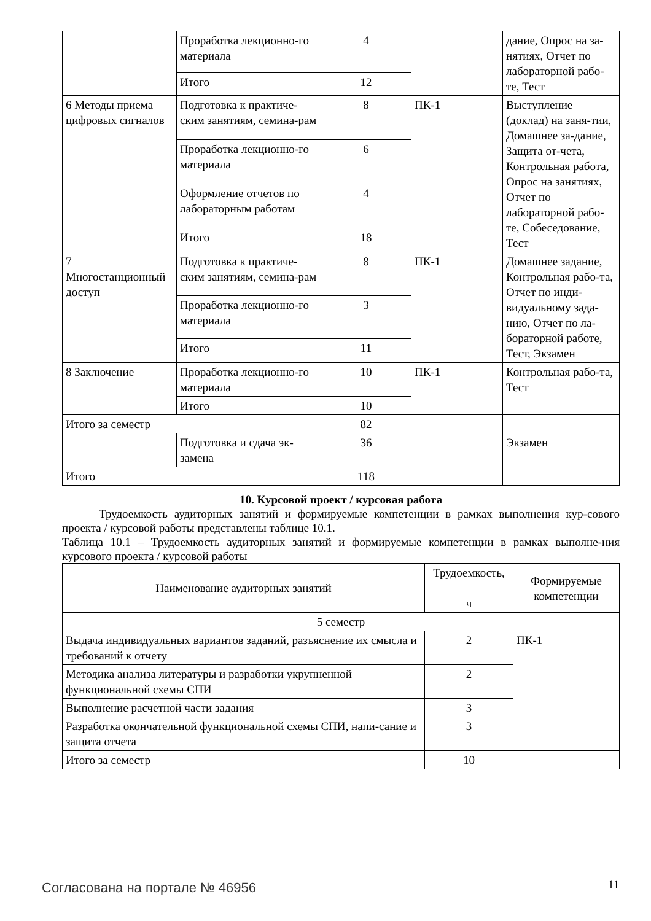| | Проработка лекционно-го материала | 4 | | дание, Опрос на за-нятиях, Отчет по лабораторной рабо-те, Тест |
| | Итого | 12 | | |
| 6 Методы приема цифровых сигналов | Подготовка к практиче-ским занятиям, семина-рам | 8 | ПК-1 | Выступление (доклад) на заня-тии, Домашнее за-дание, Защита от-чета, Контрольная работа, Опрос на занятиях, Отчет по лабораторной рабо-те, Собеседование, Тест |
| | Проработка лекционно-го материала | 6 | | |
| | Оформление отчетов по лабораторным работам | 4 | | |
| | Итого | 18 | | |
| 7 Многостанционный доступ | Подготовка к практиче-ским занятиям, семина-рам | 8 | ПК-1 | Домашнее задание, Контрольная рабо-та, Отчет по инди-видуальному зада-нию, Отчет по ла-бораторной работе, Тест, Экзамен |
| | Проработка лекционно-го материала | 3 | | |
| | Итого | 11 | | |
| 8 Заключение | Проработка лекционно-го материала | 10 | ПК-1 | Контрольная рабо-та, Тест |
| | Итого | 10 | | |
| Итого за семестр | | 82 | | |
| | Подготовка и сдача эк-замена | 36 | | Экзамен |
| Итого | | 118 | | |
10. Курсовой проект / курсовая работа
Трудоемкость аудиторных занятий и формируемые компетенции в рамках выполнения кур-сового проекта / курсовой работы представлены таблице 10.1.
Таблица 10.1 – Трудоемкость аудиторных занятий и формируемые компетенции в рамках выполне-ния курсового проекта / курсовой работы
| Наименование аудиторных занятий | Трудоемкость, ч | Формируемые компетенции |
| --- | --- | --- |
| 5 семестр | | |
| Выдача индивидуальных вариантов заданий, разъяснение их смысла и требований к отчету | 2 | ПК-1 |
| Методика анализа литературы и разработки укрупненной функциональной схемы СПИ | 2 | |
| Выполнение расчетной части задания | 3 | |
| Разработка окончательной функциональной схемы СПИ, напи-сание и защита отчета | 3 | |
| Итого за семестр | 10 | |
Согласована на портале № 46956 11